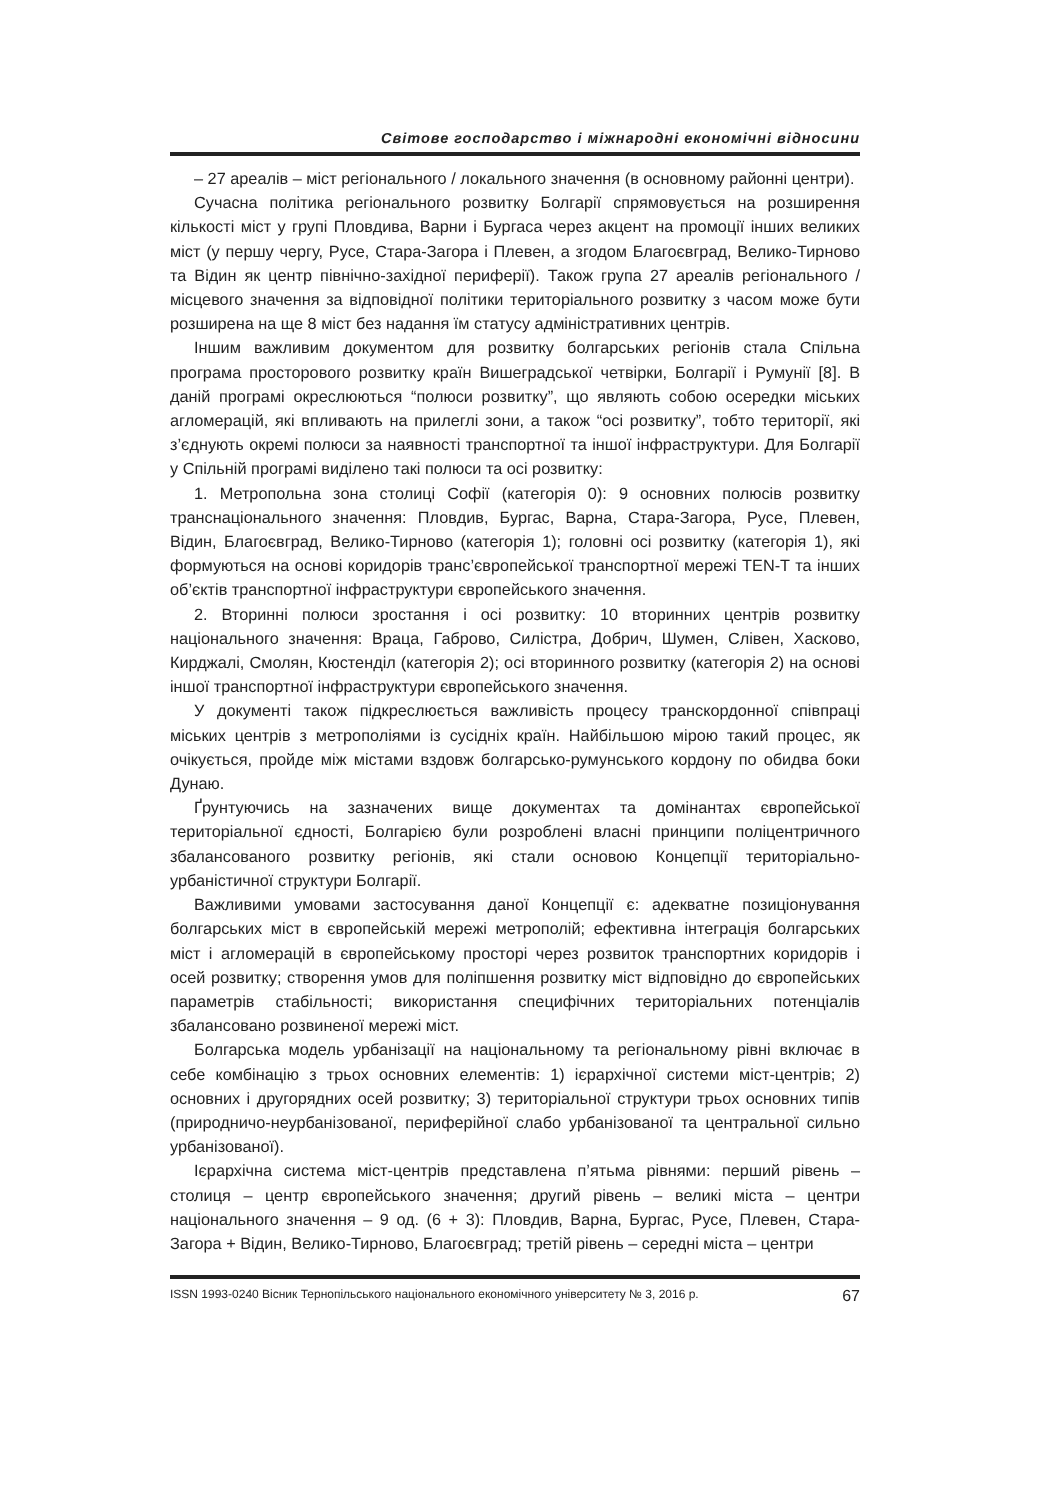Світове господарство і міжнародні економічні відносини
– 27 ареалів – міст регіонального / локального значення (в основному районні центри).
Сучасна політика регіонального розвитку Болгарії спрямовується на розширення кількості міст у групі Пловдива, Варни і Бургаса через акцент на промоції інших великих міст (у першу чергу, Русе, Стара-Загора і Плевен, а згодом Благоєвград, Велико-Тирново та Відин як центр північно-західної периферії). Також група 27 ареалів регіонального / місцевого значення за відповідної політики територіального розвитку з часом може бути розширена на ще 8 міст без надання їм статусу адміністративних центрів.
Іншим важливим документом для розвитку болгарських регіонів стала Спільна програма просторового розвитку країн Вишеградської четвірки, Болгарії і Румунії [8]. В даній програмі окреслюються “полюси розвитку”, що являють собою осередки міських агломерацій, які впливають на прилеглі зони, а також “осі розвитку”, тобто території, які з’єднують окремі полюси за наявності транспортної та іншої інфраструктури. Для Болгарії у Спільній програмі виділено такі полюси та осі розвитку:
1. Метропольна зона столиці Софії (категорія 0): 9 основних полюсів розвитку транснаціонального значення: Пловдив, Бургас, Варна, Стара-Загора, Русе, Плевен, Відин, Благоєвград, Велико-Тирново (категорія 1); головні осі розвитку (категорія 1), які формуються на основі коридорів транс’європейської транспортної мережі TEN-T та інших об’єктів транспортної інфраструктури європейського значення.
2. Вторинні полюси зростання і осі розвитку: 10 вторинних центрів розвитку національного значення: Враца, Габрово, Силістра, Добрич, Шумен, Слівен, Хасково, Кирджалі, Смолян, Кюстенділ (категорія 2); осі вторинного розвитку (категорія 2) на основі іншої транспортної інфраструктури європейського значення.
У документі також підкреслюється важливість процесу транскордонної співпраці міських центрів з метрополіями із сусідніх країн. Найбільшою мірою такий процес, як очікується, пройде між містами вздовж болгарсько-румунського кордону по обидва боки Дунаю.
Ґрунтуючись на зазначених вище документах та домінантах європейської територіальної єдності, Болгарією були розроблені власні принципи поліцентричного збалансованого розвитку регіонів, які стали основою Концепції територіально-урбаністичної структури Болгарії.
Важливими умовами застосування даної Концепції є: адекватне позиціонування болгарських міст в європейській мережі метрополій; ефективна інтеграція болгарських міст і агломерацій в європейському просторі через розвиток транспортних коридорів і осей розвитку; створення умов для поліпшення розвитку міст відповідно до європейських параметрів стабільності; використання специфічних територіальних потенціалів збалансовано розвиненої мережі міст.
Болгарська модель урбанізації на національному та регіональному рівні включає в себе комбінацію з трьох основних елементів: 1) ієрархічної системи міст-центрів; 2) основних і другорядних осей розвитку; 3) територіальної структури трьох основних типів (природничо-неурбанізованої, периферійної слабо урбанізованої та центральної сильно урбанізованої).
Ієрархічна система міст-центрів представлена п’ятьма рівнями: перший рівень – столиця – центр європейського значення; другий рівень – великі міста – центри національного значення – 9 од. (6 + 3): Пловдив, Варна, Бургас, Русе, Плевен, Стара-Загора + Відин, Велико-Тирново, Благоєвград; третій рівень – середні міста – центри
ISSN 1993-0240 Вісник Тернопільського національного економічного університету № 3, 2016 р. 67